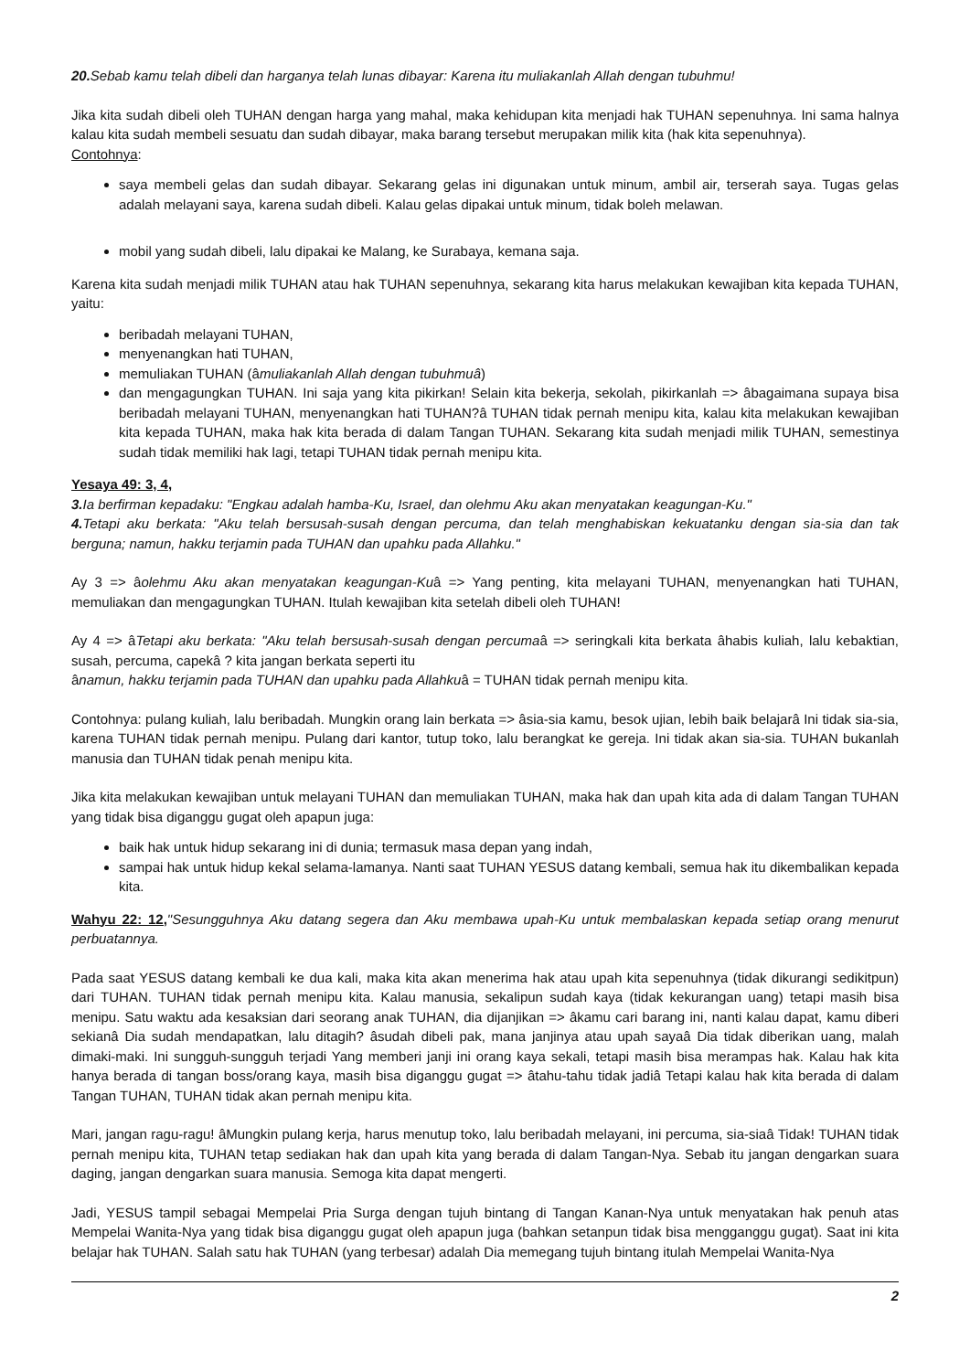20. Sebab kamu telah dibeli dan harganya telah lunas dibayar: Karena itu muliakanlah Allah dengan tubuhmu!
Jika kita sudah dibeli oleh TUHAN dengan harga yang mahal, maka kehidupan kita menjadi hak TUHAN sepenuhnya. Ini sama halnya kalau kita sudah membeli sesuatu dan sudah dibayar, maka barang tersebut merupakan milik kita (hak kita sepenuhnya).
Contohnya:
saya membeli gelas dan sudah dibayar. Sekarang gelas ini digunakan untuk minum, ambil air, terserah saya. Tugas gelas adalah melayani saya, karena sudah dibeli. Kalau gelas dipakai untuk minum, tidak boleh melawan.
mobil yang sudah dibeli, lalu dipakai ke Malang, ke Surabaya, kemana saja.
Karena kita sudah menjadi milik TUHAN atau hak TUHAN sepenuhnya, sekarang kita harus melakukan kewajiban kita kepada TUHAN, yaitu:
beribadah melayani TUHAN,
menyenangkan hati TUHAN,
memuliakan TUHAN (âmuliakanlah Allah dengan tubuhmuâ)
dan mengagungkan TUHAN. Ini saja yang kita pikirkan! Selain kita bekerja, sekolah, pikirkanlah => âbagaimana supaya bisa beribadah melayani TUHAN, menyenangkan hati TUHAN?â TUHAN tidak pernah menipu kita, kalau kita melakukan kewajiban kita kepada TUHAN, maka hak kita berada di dalam Tangan TUHAN. Sekarang kita sudah menjadi milik TUHAN, semestinya sudah tidak memiliki hak lagi, tetapi TUHAN tidak pernah menipu kita.
Yesaya 49: 3, 4,
3. Ia berfirman kepadaku: "Engkau adalah hamba-Ku, Israel, dan olehmu Aku akan menyatakan keagungan-Ku."
4. Tetapi aku berkata: "Aku telah bersusah-susah dengan percuma, dan telah menghabiskan kekuatanku dengan sia-sia dan tak berguna; namun, hakku terjamin pada TUHAN dan upahku pada Allahku."
Ay 3 => âolehmu Aku akan menyatakan keagungan-Kuâ => Yang penting, kita melayani TUHAN, menyenangkan hati TUHAN, memuliakan dan mengagungkan TUHAN. Itulah kewajiban kita setelah dibeli oleh TUHAN!
Ay 4 => âTetapi aku berkata: "Aku telah bersusah-susah dengan percumaâ => seringkali kita berkata âhabis kuliah, lalu kebaktian, susah, percuma, capekâ ? kita jangan berkata seperti itu
ânamun, hakku terjamin pada TUHAN dan upahku pada Allahkuâ = TUHAN tidak pernah menipu kita.
Contohnya: pulang kuliah, lalu beribadah. Mungkin orang lain berkata => âsia-sia kamu, besok ujian, lebih baik belajarâ Ini tidak sia-sia, karena TUHAN tidak pernah menipu. Pulang dari kantor, tutup toko, lalu berangkat ke gereja. Ini tidak akan sia-sia. TUHAN bukanlah manusia dan TUHAN tidak penah menipu kita.
Jika kita melakukan kewajiban untuk melayani TUHAN dan memuliakan TUHAN, maka hak dan upah kita ada di dalam Tangan TUHAN yang tidak bisa diganggu gugat oleh apapun juga:
baik hak untuk hidup sekarang ini di dunia; termasuk masa depan yang indah,
sampai hak untuk hidup kekal selama-lamanya. Nanti saat TUHAN YESUS datang kembali, semua hak itu dikembalikan kepada kita.
Wahyu 22: 12,"Sesungguhnya Aku datang segera dan Aku membawa upah-Ku untuk membalaskan kepada setiap orang menurut perbuatannya.
Pada saat YESUS datang kembali ke dua kali, maka kita akan menerima hak atau upah kita sepenuhnya (tidak dikurangi sedikitpun) dari TUHAN. TUHAN tidak pernah menipu kita. Kalau manusia, sekalipun sudah kaya (tidak kekurangan uang) tetapi masih bisa menipu. Satu waktu ada kesaksian dari seorang anak TUHAN, dia dijanjikan => âkamu cari barang ini, nanti kalau dapat, kamu diberi sekianâ Dia sudah mendapatkan, lalu ditagih? âsudah dibeli pak, mana janjinya atau upah sayaâ Dia tidak diberikan uang, malah dimaki-maki. Ini sungguh-sungguh terjadi Yang memberi janji ini orang kaya sekali, tetapi masih bisa merampas hak. Kalau hak kita hanya berada di tangan boss/orang kaya, masih bisa diganggu gugat => âtahu-tahu tidak jadiâ Tetapi kalau hak kita berada di dalam Tangan TUHAN, TUHAN tidak akan pernah menipu kita.
Mari, jangan ragu-ragu! âMungkin pulang kerja, harus menutup toko, lalu beribadah melayani, ini percuma, sia-siaâ Tidak! TUHAN tidak pernah menipu kita, TUHAN tetap sediakan hak dan upah kita yang berada di dalam Tangan-Nya. Sebab itu jangan dengarkan suara daging, jangan dengarkan suara manusia. Semoga kita dapat mengerti.
Jadi, YESUS tampil sebagai Mempelai Pria Surga dengan tujuh bintang di Tangan Kanan-Nya untuk menyatakan hak penuh atas Mempelai Wanita-Nya yang tidak bisa diganggu gugat oleh apapun juga (bahkan setanpun tidak bisa mengganggu gugat). Saat ini kita belajar hak TUHAN. Salah satu hak TUHAN (yang terbesar) adalah Dia memegang tujuh bintang itulah Mempelai Wanita-Nya
2